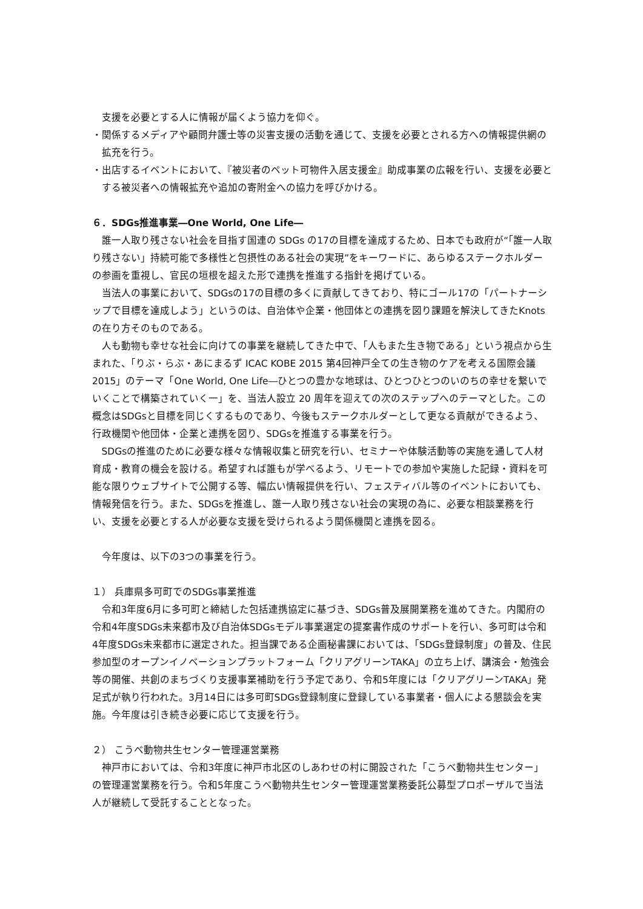支援を必要とする人に情報が届くよう協力を仰ぐ。
・関係するメディアや顧問弁護士等の災害支援の活動を通じて、支援を必要とされる方への情報提供網の拡充を行う。
・出店するイベントにおいて、『被災者のペット可物件入居支援金』助成事業の広報を行い、支援を必要とする被災者への情報拡充や追加の寄附金への協力を呼びかける。
６．SDGs推進事業―One World, One Life―
誰一人取り残さない社会を目指す国連の SDGs の17の目標を達成するため、日本でも政府が“「誰一人取り残さない」持続可能で多様性と包摂性のある社会の実現”をキーワードに、あらゆるステークホルダーの参画を重視し、官民の垣根を超えた形で連携を推進する指針を掲げている。
当法人の事業において、SDGsの17の目標の多くに貢献してきており、特にゴール17の「パートナーシップで目標を達成しよう」というのは、自治体や企業・他団体との連携を図り課題を解決してきたKnots の在り方そのものである。
人も動物も幸せな社会に向けての事業を継続してきた中で、「人もまた生き物である」という視点から生まれた、「りぶ・らぶ・あにまるず ICAC KOBE 2015 第4回神戸全ての生き物のケアを考える国際会議 2015」のテーマ「One World, One Life―ひとつの豊かな地球は、ひとつひとつのいのちの幸せを繋いでいくことで構築されていく一」を、当法人設立 20 周年を迎えての次のステップへのテーマとした。この概念はSDGsと目標を同じくするものであり、今後もステークホルダーとして更なる貢献ができるよう、行政機関や他団体・企業と連携を図り、SDGsを推進する事業を行う。
SDGsの推進のために必要な様々な情報収集と研究を行い、セミナーや体験活動等の実施を通して人材育成・教育の機会を設ける。希望すれば誰もが学べるよう、リモートでの参加や実施した記録・資料を可能な限りウェブサイトで公開する等、幅広い情報提供を行い、フェスティバル等のイベントにおいても、情報発信を行う。また、SDGsを推進し、誰一人取り残さない社会の実現の為に、必要な相談業務を行い、支援を必要とする人が必要な支援を受けられるよう関係機関と連携を図る。
今年度は、以下の3つの事業を行う。
１） 兵庫県多可町でのSDGs事業推進
令和3年度6月に多可町と締結した包括連携協定に基づき、SDGs普及展開業務を進めてきた。内閣府の令和4年度SDGs未来都市及び自治体SDGsモデル事業選定の提案書作成のサポートを行い、多可町は令和4年度SDGs未来都市に選定された。担当課である企画秘書課においては、「SDGs登録制度」の普及、住民参加型のオープンイノベーションプラットフォーム「クリアグリーンTAKA」の立ち上げ、講演会・勉強会等の開催、共創のまちづくり支援事業補助を行う予定であり、令和5年度には「クリアグリーンTAKA」発足式が執り行われた。3月14日には多可町SDGs登録制度に登録している事業者・個人による懇談会を実施。今年度は引き続き必要に応じて支援を行う。
２） こうべ動物共生センター管理運営業務
神戸市においては、令和3年度に神戸市北区のしあわせの村に開設された「こうべ動物共生センター」の管理運営業務を行う。令和5年度こうべ動物共生センター管理運営業務委託公募型プロポーザルで当法人が継続して受託することとなった。